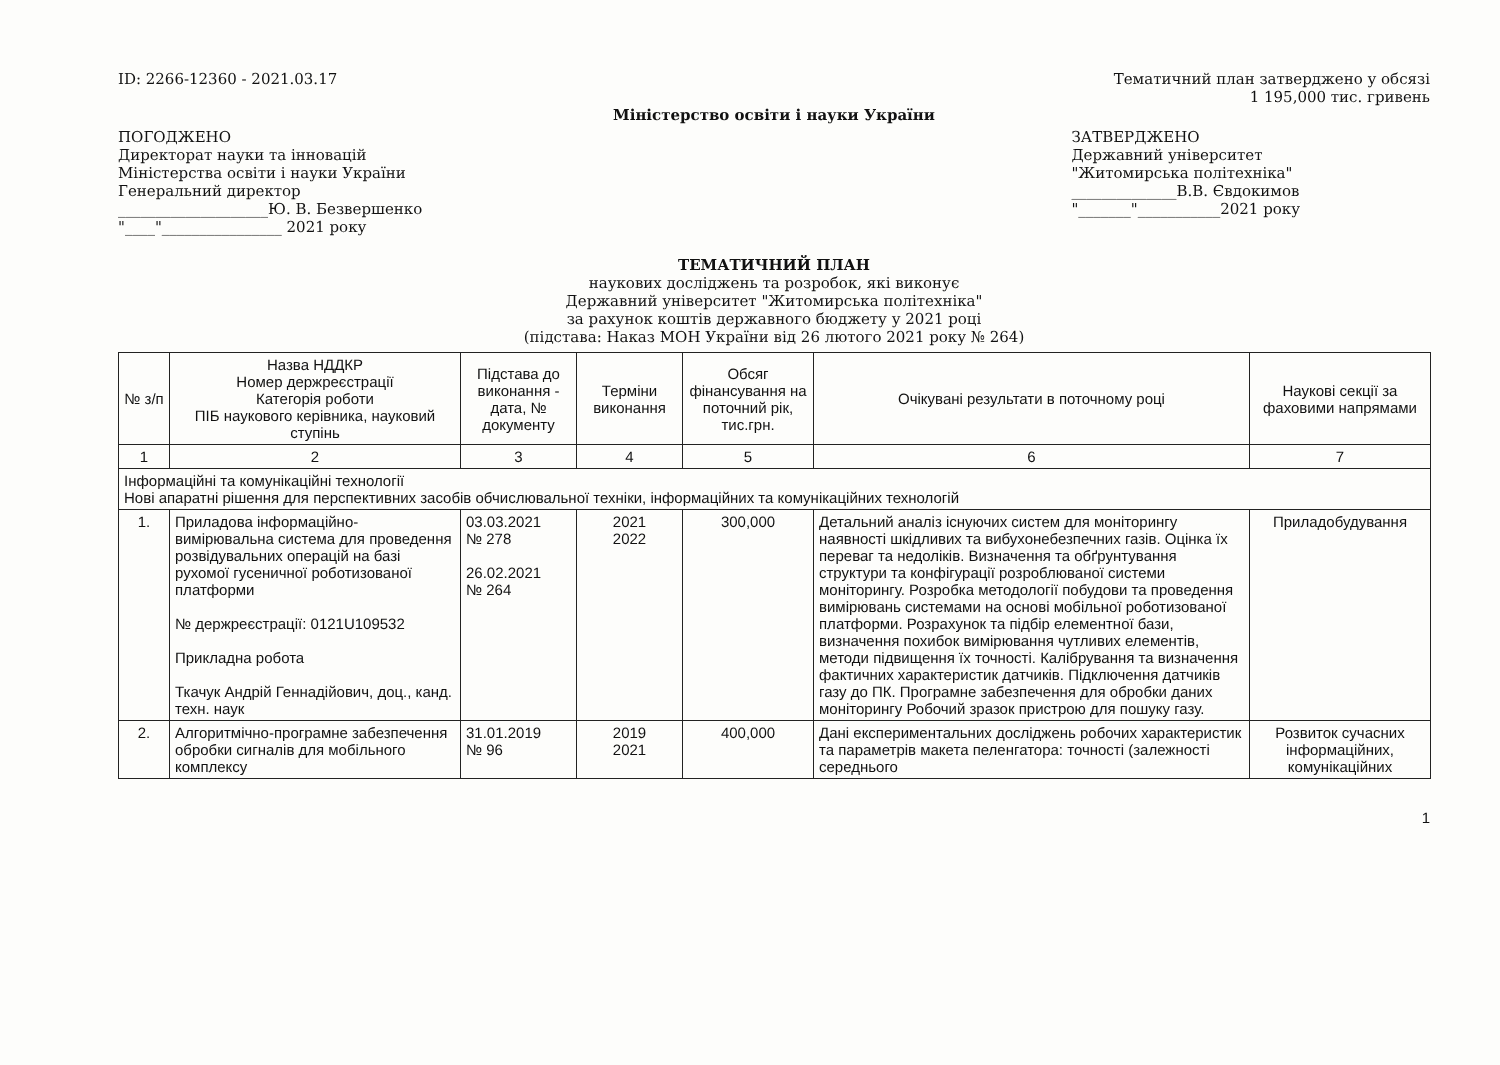ID: 2266-12360 - 2021.03.17 Тематичний план затверджено у обсязі
1 195,000 тис. гривень
Міністерство освіти і науки України
ПОГОДЖЕНО
Директорат науки та інновацій
Міністерства освіти і науки України
Генеральний директор
____________________Ю. В. Безвершенко
"____"________________ 2021 року
ЗАТВЕРДЖЕНО
Державний університет
"Житомирська політехніка"
______________В.В. Євдокимов
"_______"___________2021 року
ТЕМАТИЧНИЙ ПЛАН
наукових досліджень та розробок, які виконує
Державний університет "Житомирська політехніка"
за рахунок коштів державного бюджету у 2021 році
(підстава: Наказ МОН України від 26 лютого 2021 року № 264)
| № з/п | Назва НДДКР Номер держреєстрації Категорія роботи ПІБ наукового керівника, науковий ступінь | Підстава до виконання - дата, № документу | Терміни виконання | Обсяг фінансування на поточний рік, тис.грн. | Очікувані результати в поточному році | Наукові секції за фаховими напрямами |
| --- | --- | --- | --- | --- | --- | --- |
| 1 | 2 | 3 | 4 | 5 | 6 | 7 |
| Інформаційні та комунікаційні технології Нові апаратні рішення для перспективних засобів обчислювальної техніки, інформаційних та комунікаційних технологій | | | | | | |
| 1. | Приладова інформаційно-вимірювальна система для проведення розвідувальних операцій на базі рухомої гусеничної роботизованої платформи № держреєстрації: 0121U109532 Прикладна робота Ткачук Андрій Геннадійович, доц., канд. техн. наук | 03.03.2021 № 278 26.02.2021 № 264 | 2021 2022 | 300,000 | Детальний аналіз існуючих систем для моніторингу наявності шкідливих та вибухонебезпечних газів. Оцінка їх переваг та недоліків. Визначення та обґрунтування структури та конфігурації розроблюваної системи моніторингу. Розробка методології побудови та проведення вимірювань системами на основі мобільної роботизованої платформи. Розрахунок та підбір елементної бази, визначення похибок вимірювання чутливих елементів, методи підвищення їх точності. Калібрування та визначення фактичних характеристик датчиків. Підключення датчиків газу до ПК. Програмне забезпечення для обробки даних моніторингу Робочий зразок пристрою для пошуку газу. | Приладобудування |
| 2. | Алгоритмічно-програмне забезпечення обробки сигналів для мобільного комплексу | 31.01.2019 № 96 | 2019 2021 | 400,000 | Дані експериментальних досліджень робочих характеристик та параметрів макета пеленгатора: точності (залежності середнього | Розвиток сучасних інформаційних, комунікаційних |
1